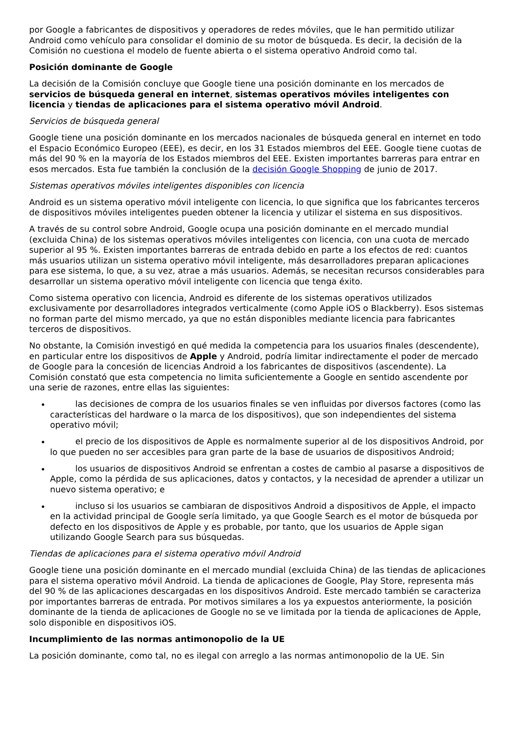por Google a fabricantes de dispositivos y operadores de redes móviles, que le han permitido utilizar Android como vehículo para consolidar el dominio de su motor de búsqueda. Es decir, la decisión de la Comisión no cuestiona el modelo de fuente abierta o el sistema operativo Android como tal.
Posición dominante de Google
La decisión de la Comisión concluye que Google tiene una posición dominante en los mercados de servicios de búsqueda general en internet, sistemas operativos móviles inteligentes con licencia y tiendas de aplicaciones para el sistema operativo móvil Android.
Servicios de búsqueda general
Google tiene una posición dominante en los mercados nacionales de búsqueda general en internet en todo el Espacio Económico Europeo (EEE), es decir, en los 31 Estados miembros del EEE. Google tiene cuotas de más del 90 % en la mayoría de los Estados miembros del EEE. Existen importantes barreras para entrar en esos mercados. Esta fue también la conclusión de la decisión Google Shopping de junio de 2017.
Sistemas operativos móviles inteligentes disponibles con licencia
Android es un sistema operativo móvil inteligente con licencia, lo que significa que los fabricantes terceros de dispositivos móviles inteligentes pueden obtener la licencia y utilizar el sistema en sus dispositivos.
A través de su control sobre Android, Google ocupa una posición dominante en el mercado mundial (excluida China) de los sistemas operativos móviles inteligentes con licencia, con una cuota de mercado superior al 95 %. Existen importantes barreras de entrada debido en parte a los efectos de red: cuantos más usuarios utilizan un sistema operativo móvil inteligente, más desarrolladores preparan aplicaciones para ese sistema, lo que, a su vez, atrae a más usuarios. Además, se necesitan recursos considerables para desarrollar un sistema operativo móvil inteligente con licencia que tenga éxito.
Como sistema operativo con licencia, Android es diferente de los sistemas operativos utilizados exclusivamente por desarrolladores integrados verticalmente (como Apple iOS o Blackberry). Esos sistemas no forman parte del mismo mercado, ya que no están disponibles mediante licencia para fabricantes terceros de dispositivos.
No obstante, la Comisión investigó en qué medida la competencia para los usuarios finales (descendente), en particular entre los dispositivos de Apple y Android, podría limitar indirectamente el poder de mercado de Google para la concesión de licencias Android a los fabricantes de dispositivos (ascendente). La Comisión constató que esta competencia no limita suficientemente a Google en sentido ascendente por una serie de razones, entre ellas las siguientes:
las decisiones de compra de los usuarios finales se ven influidas por diversos factores (como las características del hardware o la marca de los dispositivos), que son independientes del sistema operativo móvil;
el precio de los dispositivos de Apple es normalmente superior al de los dispositivos Android, por lo que pueden no ser accesibles para gran parte de la base de usuarios de dispositivos Android;
los usuarios de dispositivos Android se enfrentan a costes de cambio al pasarse a dispositivos de Apple, como la pérdida de sus aplicaciones, datos y contactos, y la necesidad de aprender a utilizar un nuevo sistema operativo; e
incluso si los usuarios se cambiaran de dispositivos Android a dispositivos de Apple, el impacto en la actividad principal de Google sería limitado, ya que Google Search es el motor de búsqueda por defecto en los dispositivos de Apple y es probable, por tanto, que los usuarios de Apple sigan utilizando Google Search para sus búsquedas.
Tiendas de aplicaciones para el sistema operativo móvil Android
Google tiene una posición dominante en el mercado mundial (excluida China) de las tiendas de aplicaciones para el sistema operativo móvil Android. La tienda de aplicaciones de Google, Play Store, representa más del 90 % de las aplicaciones descargadas en los dispositivos Android. Este mercado también se caracteriza por importantes barreras de entrada. Por motivos similares a los ya expuestos anteriormente, la posición dominante de la tienda de aplicaciones de Google no se ve limitada por la tienda de aplicaciones de Apple, solo disponible en dispositivos iOS.
Incumplimiento de las normas antimonopolio de la UE
La posición dominante, como tal, no es ilegal con arreglo a las normas antimonopolio de la UE. Sin